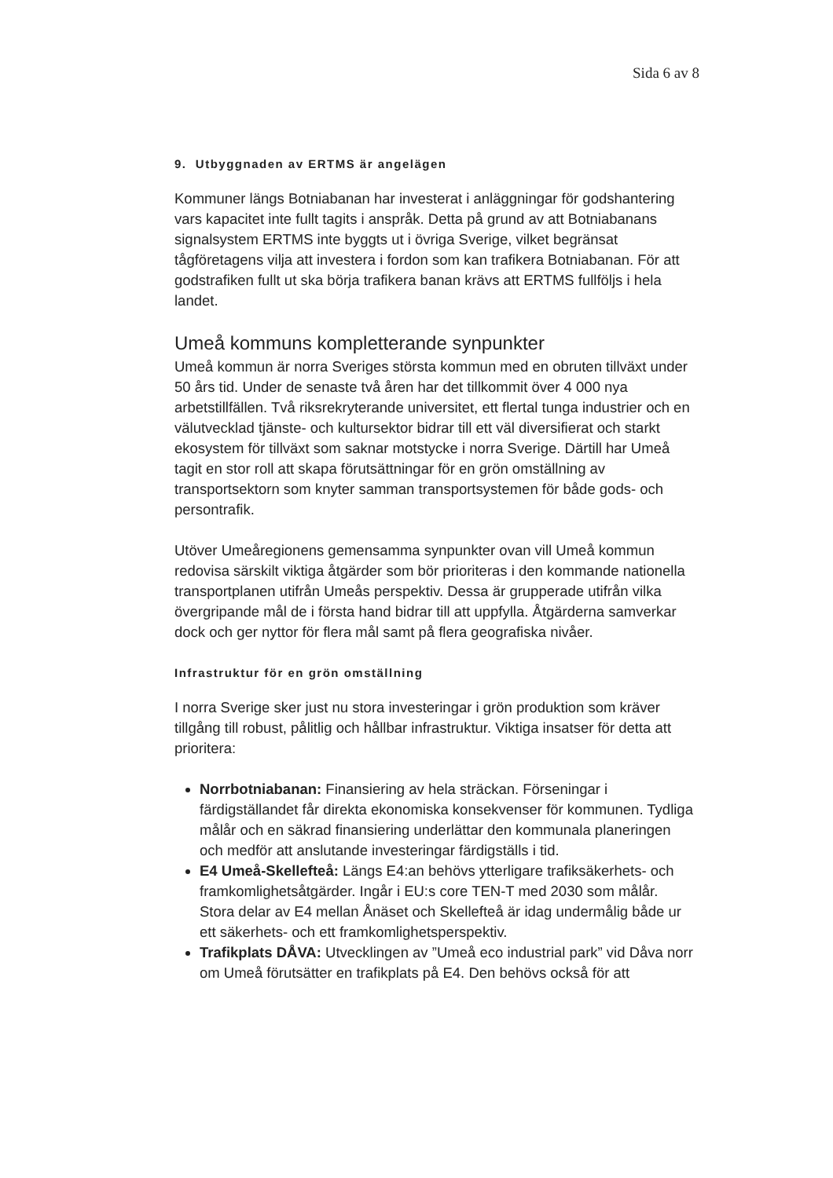Sida 6 av 8
9. Utbyggnaden av ERTMS är angelägen
Kommuner längs Botniabanan har investerat i anläggningar för godshantering vars kapacitet inte fullt tagits i anspråk. Detta på grund av att Botniabanans signalsystem ERTMS inte byggts ut i övriga Sverige, vilket begränsat tågföretagens vilja att investera i fordon som kan trafikera Botniabanan. För att godstrafiken fullt ut ska börja trafikera banan krävs att ERTMS fullföljs i hela landet.
Umeå kommuns kompletterande synpunkter
Umeå kommun är norra Sveriges största kommun med en obruten tillväxt under 50 års tid. Under de senaste två åren har det tillkommit över 4 000 nya arbetstillfällen. Två riksrekryterande universitet, ett flertal tunga industrier och en välutvecklad tjänste- och kultursektor bidrar till ett väl diversifierat och starkt ekosystem för tillväxt som saknar motstycke i norra Sverige. Därtill har Umeå tagit en stor roll att skapa förutsättningar för en grön omställning av transportsektorn som knyter samman transportsystemen för både gods- och persontrafik.
Utöver Umeåregionens gemensamma synpunkter ovan vill Umeå kommun redovisa särskilt viktiga åtgärder som bör prioriteras i den kommande nationella transportplanen utifrån Umeås perspektiv. Dessa är grupperade utifrån vilka övergripande mål de i första hand bidrar till att uppfylla. Åtgärderna samverkar dock och ger nyttor för flera mål samt på flera geografiska nivåer.
Infrastruktur för en grön omställning
I norra Sverige sker just nu stora investeringar i grön produktion som kräver tillgång till robust, pålitlig och hållbar infrastruktur. Viktiga insatser för detta att prioritera:
Norrbotniabanan: Finansiering av hela sträckan. Förseningar i färdigställandet får direkta ekonomiska konsekvenser för kommunen. Tydliga målår och en säkrad finansiering underlättar den kommunala planeringen och medför att anslutande investeringar färdigställs i tid.
E4 Umeå-Skellefteå: Längs E4:an behövs ytterligare trafiksäkerhets- och framkomlighetsåtgärder. Ingår i EU:s core TEN-T med 2030 som målår. Stora delar av E4 mellan Ånäset och Skellefteå är idag undermålig både ur ett säkerhets- och ett framkomlighetsperspektiv.
Trafikplats DÅVA: Utvecklingen av ”Umeå eco industrial park” vid Dåva norr om Umeå förutsätter en trafikplats på E4. Den behövs också för att